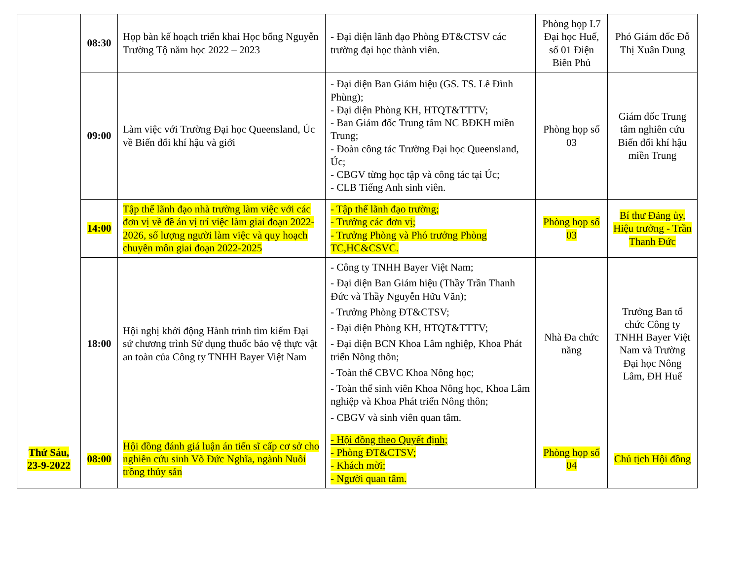| | 08:30 | Họp bàn kế hoạch triển khai Học bổng Nguyễn Trường Tộ năm học 2022 – 2023 | - Đại diện lãnh đạo Phòng ĐT&CTSV các trường đại học thành viên. | Phòng họp I.7 Đại học Huế, số 01 Điện Biên Phủ | Phó Giám đốc Đỗ Thị Xuân Dung |
| | 09:00 | Làm việc với Trường Đại học Queensland, Úc về Biến đổi khí hậu và giới | - Đại diện Ban Giám hiệu (GS. TS. Lê Đình Phùng); - Đại diện Phòng KH, HTQT&TTTV; - Ban Giám đốc Trung tâm NC BĐKH miền Trung; - Đoàn công tác Trường Đại học Queensland, Úc; - CBGV từng học tập và công tác tại Úc; - CLB Tiếng Anh sinh viên. | Phòng họp số 03 | Giám đốc Trung tâm nghiên cứu Biến đổi khí hậu miền Trung |
| | 14:00 | Tập thể lãnh đạo nhà trường làm việc với các đơn vị về đề án vị trí việc làm giai đoạn 2022-2026, số lượng người làm việc và quy hoạch chuyên môn giai đoạn 2022-2025 | - Tập thể lãnh đạo trường; - Trưởng các đơn vị; - Trưởng Phòng và Phó trưởng Phòng TC,HC&CSVC. | Phòng họp số 03 | Bí thư Đảng ủy, Hiệu trưởng - Trần Thanh Đức |
| | 18:00 | Hội nghị khởi động Hành trình tìm kiếm Đại sứ chương trình Sử dụng thuốc bảo vệ thực vật an toàn của Công ty TNHH Bayer Việt Nam | - Công ty TNHH Bayer Việt Nam; - Đại diện Ban Giám hiệu (Thầy Trần Thanh Đức và Thầy Nguyễn Hữu Văn); - Trưởng Phòng ĐT&CTSV; - Đại diện Phòng KH, HTQT&TTTV; - Đại diện BCN Khoa Lâm nghiệp, Khoa Phát triển Nông thôn; - Toàn thể CBVC Khoa Nông học; - Toàn thể sinh viên Khoa Nông học, Khoa Lâm nghiệp và Khoa Phát triển Nông thôn; - CBGV và sinh viên quan tâm. | Nhà Đa chức năng | Trưởng Ban tổ chức Công ty TNHH Bayer Việt Nam và Trường Đại học Nông Lâm, ĐH Huế |
| Thứ Sáu, 23-9-2022 | 08:00 | Hội đồng đánh giá luận án tiến sĩ cấp cơ sở cho nghiên cứu sinh Võ Đức Nghĩa, ngành Nuôi trồng thủy sản | - Hội đồng theo Quyết định; - Phòng ĐT&CTSV; - Khách mời; - Người quan tâm. | Phòng họp số 04 | Chủ tịch Hội đồng |